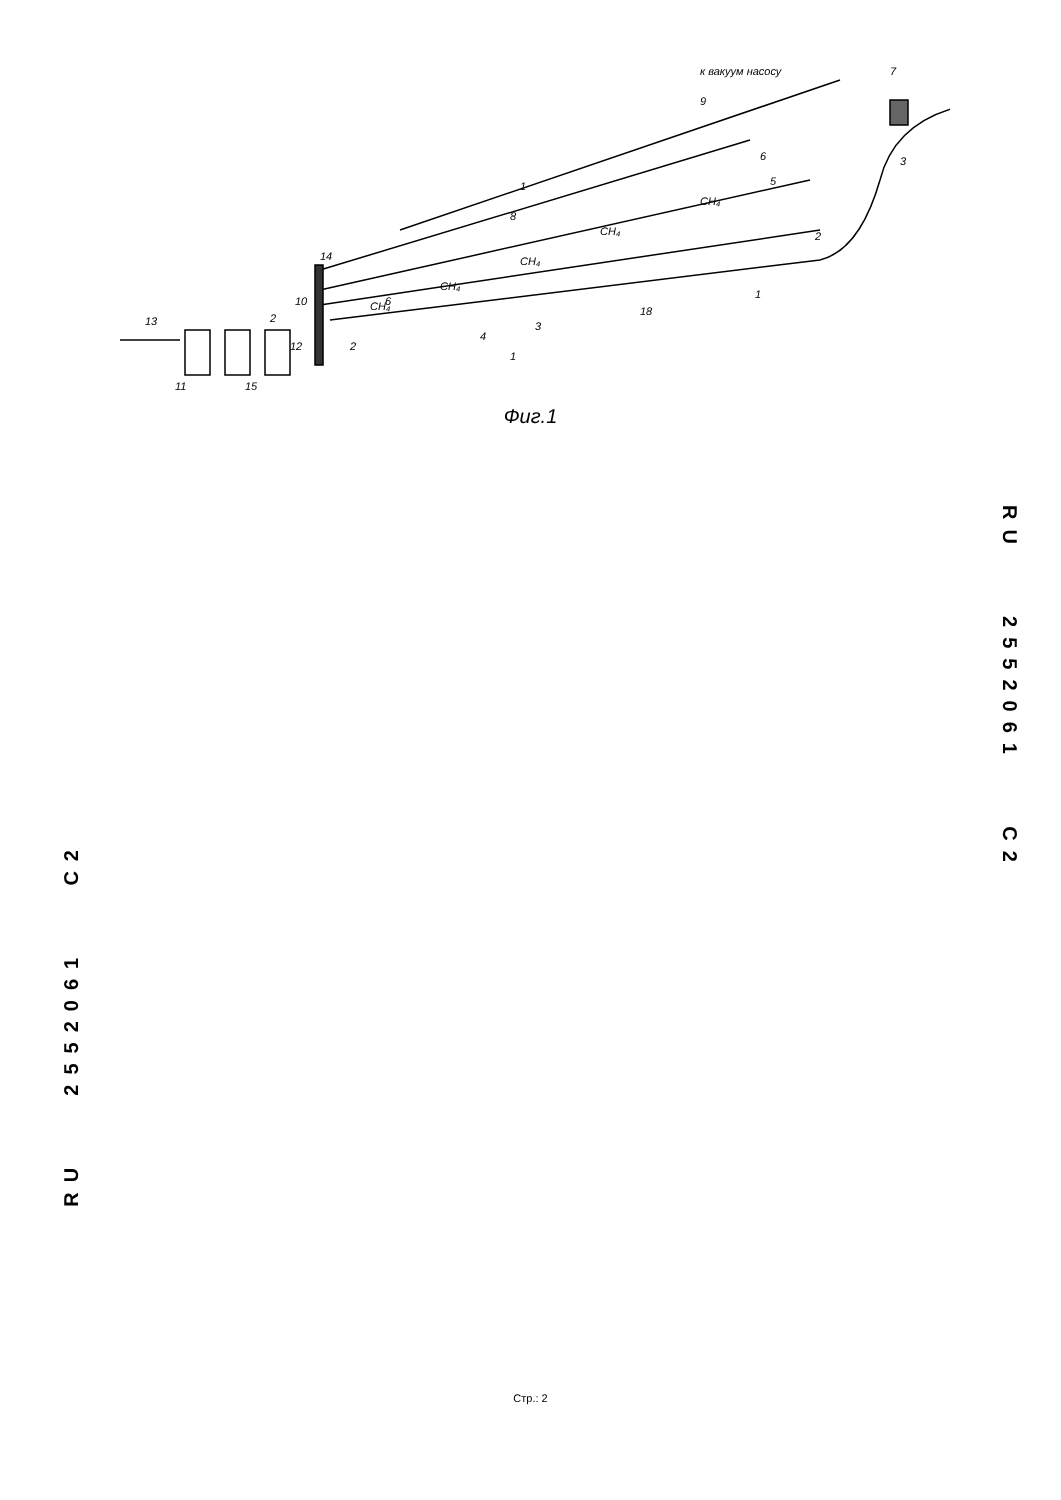к вакуум насосу
CH₄
CH₄
CH₄
CH₄
CH₄
9
7
3
5
2
6
6
8
14
10
13
12
1
18
3
4
2
1
1
2
11
15
Фиг.1
RU 2552061 C2
RU 2552061 C2
Стр.: 2